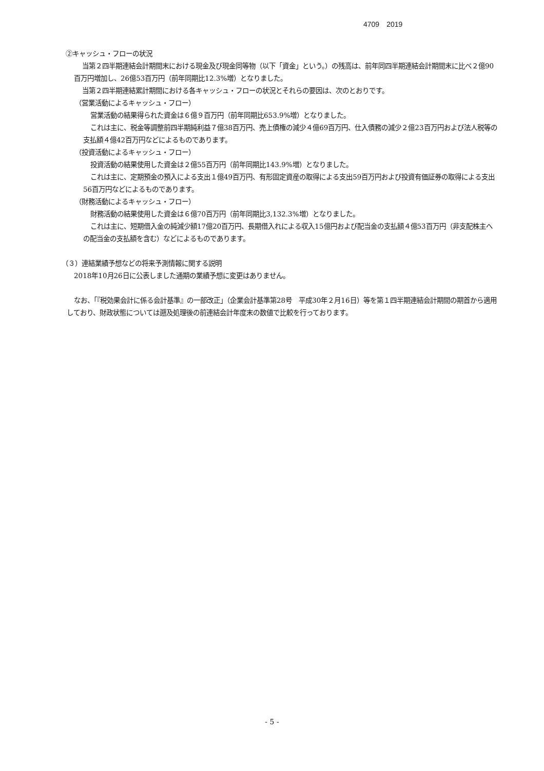4709　2019
②キャッシュ・フローの状況
当第２四半期連結会計期間末における現金及び現金同等物（以下「資金」という。）の残高は、前年同四半期連結会計期間末に比べ２億90百万円増加し、26億53百万円（前年同期比12.3%増）となりました。
当第２四半期連結累計期間における各キャッシュ・フローの状況とそれらの要因は、次のとおりです。
（営業活動によるキャッシュ・フロー）
営業活動の結果得られた資金は６億９百万円（前年同期比653.9%増）となりました。
これは主に、税金等調整前四半期純利益７億38百万円、売上債権の減少４億69百万円、仕入債務の減少２億23百万円および法人税等の支払額４億42百万円などによるものであります。
（投資活動によるキャッシュ・フロー）
投資活動の結果使用した資金は２億55百万円（前年同期比143.9%増）となりました。
これは主に、定期預金の預入による支出１億49百万円、有形固定資産の取得による支出59百万円および投資有価証券の取得による支出56百万円などによるものであります。
（財務活動によるキャッシュ・フロー）
財務活動の結果使用した資金は６億70百万円（前年同期比3,132.3%増）となりました。
これは主に、短期借入金の純減少額17億20百万円、長期借入れによる収入15億円および配当金の支払額４億53百万円（非支配株主への配当金の支払額を含む）などによるものであります。
（３）連結業績予想などの将来予測情報に関する説明
2018年10月26日に公表しました通期の業績予想に変更はありません。
なお、「『税効果会計に係る会計基準』の一部改正」（企業会計基準第28号　平成30年２月16日）等を第１四半期連結会計期間の期首から適用しており、財政状態については遡及処理後の前連結会計年度末の数値で比較を行っております。
- 5 -